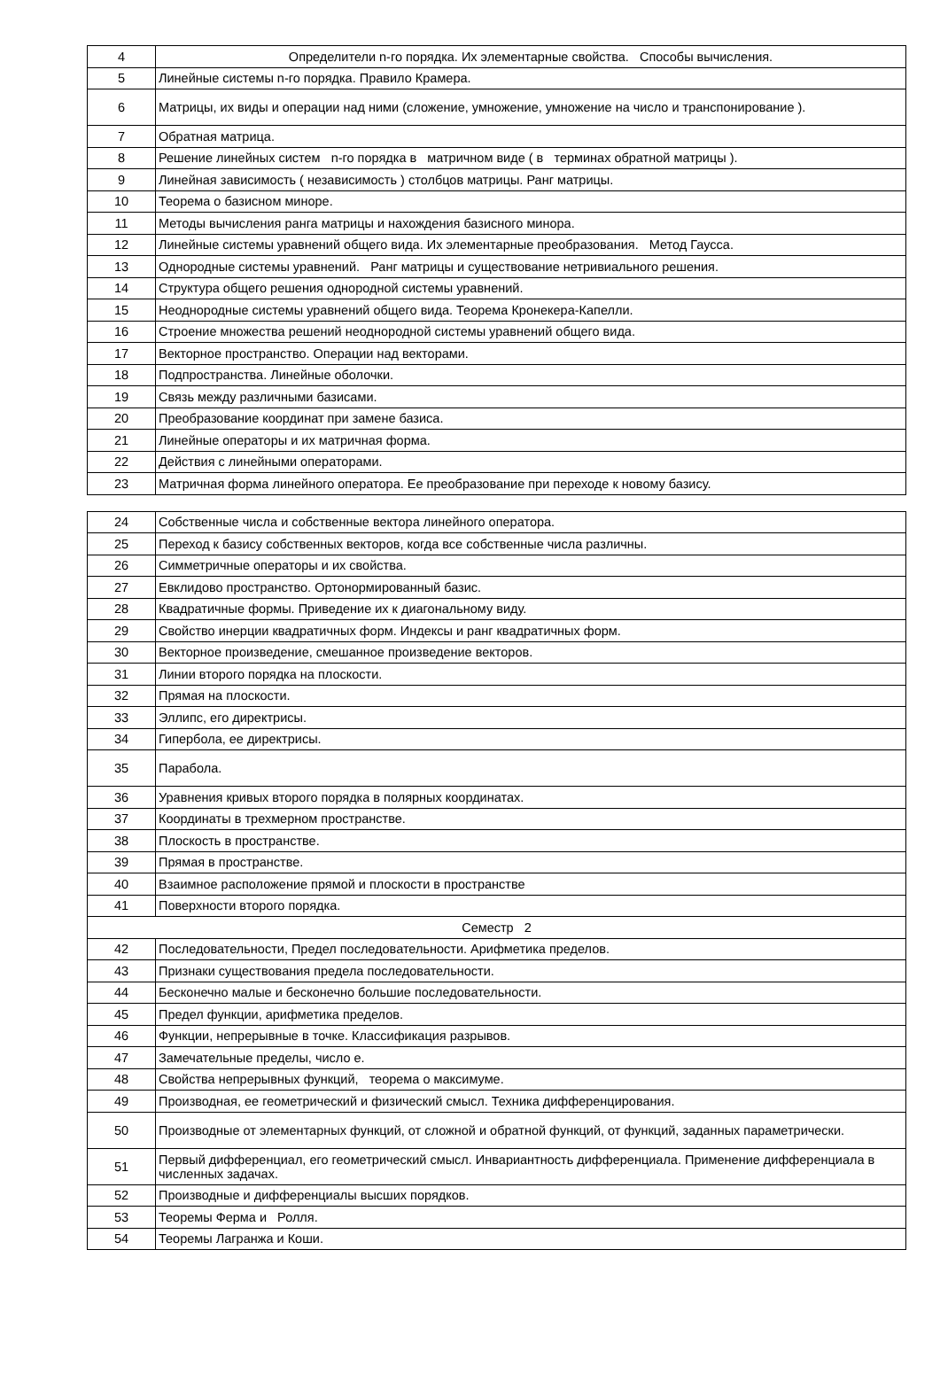| 4 | Определители n-го порядка. Их элементарные свойства. Способы вычисления. |
| 5 | Линейные системы n-го порядка. Правило Крамера. |
| 6 | Матрицы, их виды и операции над ними (сложение, умножение, умножение на число и транспонирование ). |
| 7 | Обратная матрица. |
| 8 | Решение линейных систем n-го порядка в матричном виде ( в терминах обратной матрицы ). |
| 9 | Линейная зависимость ( независимость ) столбцов матрицы. Ранг матрицы. |
| 10 | Теорема о базисном миноре. |
| 11 | Методы вычисления ранга матрицы и нахождения базисного минора. |
| 12 | Линейные системы уравнений общего вида. Их элементарные преобразования. Метод Гаусса. |
| 13 | Однородные системы уравнений. Ранг матрицы и существование нетривиального решения. |
| 14 | Структура общего решения однородной системы уравнений. |
| 15 | Неоднородные системы уравнений общего вида. Теорема Кронекера-Капелли. |
| 16 | Строение множества решений неоднородной системы уравнений общего вида. |
| 17 | Векторное пространство. Операции над векторами. |
| 18 | Подпространства. Линейные оболочки. |
| 19 | Связь между различными базисами. |
| 20 | Преобразование координат при замене базиса. |
| 21 | Линейные операторы и их матричная форма. |
| 22 | Действия с линейными операторами. |
| 23 | Матричная форма линейного оператора. Ее преобразование при переходе к новому базису. |
| 24 | Собственные числа и собственные вектора линейного оператора. |
| 25 | Переход к базису собственных векторов, когда все собственные числа различны. |
| 26 | Симметричные операторы и их свойства. |
| 27 | Евклидово пространство. Ортонормированный базис. |
| 28 | Квадратичные формы. Приведение их к диагональному виду. |
| 29 | Свойство инерции квадратичных форм. Индексы и ранг квадратичных форм. |
| 30 | Векторное произведение, смешанное произведение векторов. |
| 31 | Линии второго порядка на плоскости. |
| 32 | Прямая на плоскости. |
| 33 | Эллипс, его директрисы. |
| 34 | Гипербола, ее директрисы. |
| 35 | Парабола. |
| 36 | Уравнения кривых второго порядка в полярных координатах. |
| 37 | Координаты в трехмерном пространстве. |
| 38 | Плоскость в пространстве. |
| 39 | Прямая в пространстве. |
| 40 | Взаимное расположение прямой и плоскости в пространстве |
| 41 | Поверхности второго порядка. |
| Семестр 2 | |
| 42 | Последовательности, Предел последовательности. Арифметика пределов. |
| 43 | Признаки существования предела последовательности. |
| 44 | Бесконечно малые и бесконечно большие последовательности. |
| 45 | Предел функции, арифметика пределов. |
| 46 | Функции, непрерывные в точке. Классификация разрывов. |
| 47 | Замечательные пределы, число е. |
| 48 | Свойства непрерывных функций, теорема о максимуме. |
| 49 | Производная, ее геометрический и физический смысл. Техника дифференцирования. |
| 50 | Производные от элементарных функций, от сложной и обратной функций, от функций, заданных параметрически. |
| 51 | Первый дифференциал, его геометрический смысл. Инвариантность дифференциала. Применение дифференциала в численных задачах. |
| 52 | Производные и дифференциалы высших порядков. |
| 53 | Теоремы Ферма и Ролля. |
| 54 | Теоремы Лагранжа и Коши. |